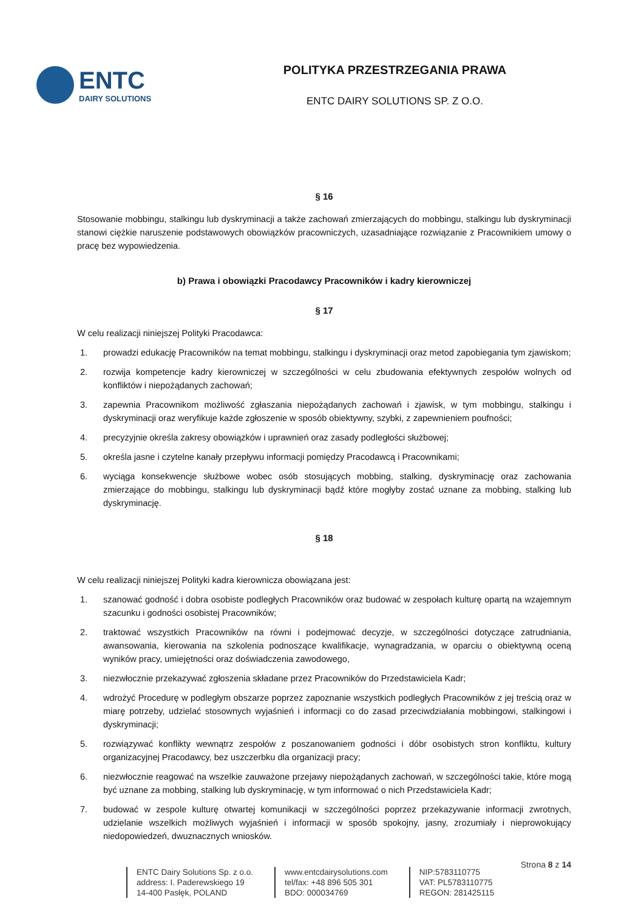ENTC
DAIRY SOLUTIONS
POLITYKA PRZESTRZEGANIA PRAWA
ENTC DAIRY SOLUTIONS SP. Z O.O.
§ 16
Stosowanie mobbingu, stalkingu lub dyskryminacji a także zachowań zmierzających do mobbingu, stalkingu lub dyskryminacji stanowi ciężkie naruszenie podstawowych obowiązków pracowniczych, uzasadniające rozwiązanie z Pracownikiem umowy o pracę bez wypowiedzenia.
b) Prawa i obowiązki Pracodawcy Pracowników i kadry kierowniczej
§ 17
W celu realizacji niniejszej Polityki Pracodawca:
1. prowadzi edukację Pracowników na temat mobbingu, stalkingu i dyskryminacji oraz metod zapobiegania tym zjawiskom;
2. rozwija kompetencje kadry kierowniczej w szczególności w celu zbudowania efektywnych zespołów wolnych od konfliktów i niepożądanych zachowań;
3. zapewnia Pracownikom możliwość zgłaszania niepożądanych zachowań i zjawisk, w tym mobbingu, stalkingu i dyskryminacji oraz weryfikuje każde zgłoszenie w sposób obiektywny, szybki, z zapewnieniem poufności;
4. precyzyjnie określa zakresy obowiązków i uprawnień oraz zasady podległości służbowej;
5. określa jasne i czytelne kanały przepływu informacji pomiędzy Pracodawcą i Pracownikami;
6. wyciąga konsekwencje służbowe wobec osób stosujących mobbing, stalking, dyskryminację oraz zachowania zmierzające do mobbingu, stalkingu lub dyskryminacji bądź które mogłyby zostać uznane za mobbing, stalking lub dyskryminację.
§ 18
W celu realizacji niniejszej Polityki kadra kierownicza obowiązana jest:
1. szanować godność i dobra osobiste podległych Pracowników oraz budować w zespołach kulturę opartą na wzajemnym szacunku i godności osobistej Pracowników;
2. traktować wszystkich Pracowników na równi i podejmować decyzje, w szczególności dotyczące zatrudniania, awansowania, kierowania na szkolenia podnoszące kwalifikacje, wynagradzania, w oparciu o obiektywną oceną wyników pracy, umiejętności oraz doświadczenia zawodowego,
3. niezwłocznie przekazywać zgłoszenia składane przez Pracowników do Przedstawiciela Kadr;
4. wdrożyć Procedurę w podległym obszarze poprzez zapoznanie wszystkich podległych Pracowników z jej treścią oraz w miarę potrzeby, udzielać stosownych wyjaśnień i informacji co do zasad przeciwdziałania mobbingowi, stalkingowi i dyskryminacji;
5. rozwiązywać konflikty wewnątrz zespołów z poszanowaniem godności i dóbr osobistych stron konfliktu, kultury organizacyjnej Pracodawcy, bez uszczerbku dla organizacji pracy;
6. niezwłocznie reagować na wszelkie zauważone przejawy niepożądanych zachowań, w szczególności takie, które mogą być uznane za mobbing, stalking lub dyskryminację, w tym informować o nich Przedstawiciela Kadr;
7. budować w zespole kulturę otwartej komunikacji w szczególności poprzez przekazywanie informacji zwrotnych, udzielanie wszelkich możliwych wyjaśnień i informacji w sposób spokojny, jasny, zrozumiały i nieprowokujący niedopowiedzeń, dwuznacznych wniosków.
Strona 8 z 14
ENTC Dairy Solutions Sp. z o.o.
address: I. Paderewskiego 19
14-400 Pasłęk, POLAND
www.entcdairysolutions.com
tel/fax: +48 896 505 301
BDO: 000034769
NIP:5783110775
VAT: PL5783110775
REGON: 281425115